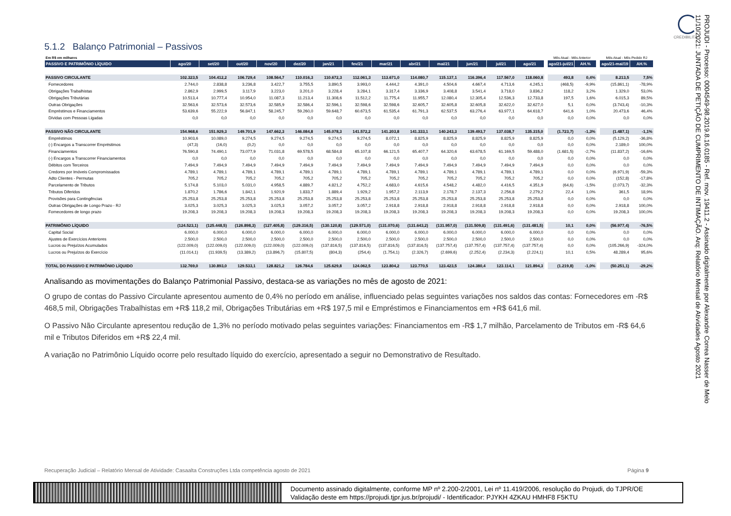CREDIBILITA
5.1.2 Balanço Patrimonial – Passivos
| Em R$ em milhares | | | | | | | | | | | | | | | Mês Atual - Mês Anterior | | | Mês Atual - Mês Pedido RJ | |
| PASSIVO E PATRIMÔNIO LÍQUIDO | ago/20 | set/20 | out/20 | nov/20 | dez/20 | jan/21 | fev/21 | mar/21 | abr/21 | mai/21 | jun/21 | jul/21 | ago/21 | | ago/21-jul/21 | AH.% | | ago/21-mai/19 | AH.% |
| PASSIVO CIRCULANTE | 102.323,5 | 104.412,2 | 106.729,4 | 108.564,7 | 110.016,3 | 110.672,3 | 112.061,3 | 113.671,0 | 114.080,7 | 115.137,1 | 116.396,4 | 117.567,0 | 118.060,8 | | 493,8 | 0,4% | | 8.213,5 | 7,5% |
| Fornecedores | 2.744,0 | 2.838,8 | 3.236,8 | 3.422,7 | 3.755,5 | 3.890,5 | 3.993,0 | 4.444,2 | 4.391,0 | 4.504,6 | 4.667,4 | 4.713,6 | 4.245,1 | | (468,5) | -9,9% | | (15.861,1) | -78,9% |
| Obrigações Trabalhistas | 2.862,9 | 2.999,5 | 3.117,9 | 3.223,0 | 3.201,0 | 3.228,4 | 3.284,1 | 3.317,4 | 3.336,9 | 3.408,8 | 3.541,4 | 3.718,0 | 3.836,2 | | 118,2 | 3,2% | | 1.329,0 | 53,0% |
| Obrigações Tributárias | 10.513,4 | 10.777,4 | 10.954,0 | 11.087,3 | 11.213,4 | 11.308,6 | 11.512,2 | 11.775,4 | 11.955,7 | 12.080,4 | 12.305,4 | 12.536,3 | 12.733,8 | | 197,5 | 1,6% | | 6.015,3 | 89,5% |
| Outras Obrigações | 32.563,6 | 32.573,6 | 32.573,6 | 32.585,9 | 32.586,4 | 32.596,1 | 32.598,6 | 32.598,6 | 32.605,7 | 32.605,8 | 32.605,8 | 32.622,0 | 32.627,0 | | 5,1 | 0,0% | | (3.743,4) | -10,3% |
| Empréstimos e Financiamentos | 53.639,6 | 55.222,9 | 56.847,1 | 58.245,7 | 59.260,0 | 59.648,7 | 60.673,5 | 61.535,4 | 61.791,3 | 62.537,5 | 63.276,4 | 63.977,1 | 64.618,7 | | 641,6 | 1,0% | | 20.473,6 | 46,4% |
| Dívidas com Pessoas Ligadas | 0,0 | 0,0 | 0,0 | 0,0 | 0,0 | 0,0 | 0,0 | 0,0 | 0,0 | 0,0 | 0,0 | 0,0 | 0,0 | | 0,0 | 0,0% | | 0,0 | 0,0% |
| PASSIVO NÃO CIRCULANTE | 154.968,6 | 151.929,3 | 149.701,9 | 147.662,3 | 146.084,8 | 145.078,3 | 141.572,2 | 141.203,8 | 141.333,1 | 140.243,3 | 139.493,7 | 137.038,7 | 135.315,0 | | (1.723,7) | -1,3% | | (1.487,1) | -1,1% |
| Empréstimos | 10.903,6 | 10.089,0 | 9.274,5 | 9.274,5 | 9.274,5 | 9.274,5 | 9.274,5 | 8.072,1 | 8.825,9 | 8.825,9 | 8.825,9 | 8.825,9 | 8.825,9 | | 0,0 | 0,0% | | (5.129,2) | -36,8% |
| (-) Encargos a Transcorrer Empréstimos | (47,3) | (16,0) | (0,2) | 0,0 | 0,0 | 0,0 | 0,0 | 0,0 | 0,0 | 0,0 | 0,0 | 0,0 | 0,0 | | 0,0 | 0,0% | | 2.189,0 | 100,0% |
| Financiamentos | 76.590,8 | 74.490,1 | 73.077,9 | 71.031,8 | 69.578,5 | 68.584,8 | 65.107,8 | 66.121,5 | 65.407,7 | 64.320,6 | 63.678,5 | 61.169,5 | 59.488,0 | | (1.681,5) | -2,7% | | (11.837,2) | -16,6% |
| (-) Encargos a Transcorrer Financiamentos | 0,0 | 0,0 | 0,0 | 0,0 | 0,0 | 0,0 | 0,0 | 0,0 | 0,0 | 0,0 | 0,0 | 0,0 | 0,0 | | 0,0 | 0,0% | | 0,0 | 0,0% |
| Débitos com Terceiros | 7.494,9 | 7.494,9 | 7.494,9 | 7.494,9 | 7.494,9 | 7.494,9 | 7.494,9 | 7.494,9 | 7.494,9 | 7.494,9 | 7.494,9 | 7.494,9 | 7.494,9 | | 0,0 | 0,0% | | 0,0 | 0,0% |
| Credores por Imóveis Compromissados | 4.789,1 | 4.789,1 | 4.789,1 | 4.789,1 | 4.789,1 | 4.789,1 | 4.789,1 | 4.789,1 | 4.789,1 | 4.789,1 | 4.789,1 | 4.789,1 | 4.789,1 | | 0,0 | 0,0% | | (6.971,9) | -59,3% |
| Adto Clientes - Permutas | 705,2 | 705,2 | 705,2 | 705,2 | 705,2 | 705,2 | 705,2 | 705,2 | 705,2 | 705,2 | 705,2 | 705,2 | 705,2 | | 0,0 | 0,0% | | (152,8) | -17,8% |
| Parcelamento de Tributos | 5.174,8 | 5.103,0 | 5.031,0 | 4.958,5 | 4.889,7 | 4.821,2 | 4.752,2 | 4.683,0 | 4.615,6 | 4.548,2 | 4.482,0 | 4.416,5 | 4.351,9 | | (64,6) | -1,5% | | (2.073,7) | -32,3% |
| Tributos Diferidos | 1.870,2 | 1.786,6 | 1.842,1 | 1.920,9 | 1.833,7 | 1.889,4 | 1.929,2 | 1.957,2 | 2.113,9 | 2.178,7 | 2.137,3 | 2.256,8 | 2.279,2 | | 22,4 | 1,0% | | 361,5 | 18,9% |
| Provisões para Contingências | 25.253,8 | 25.253,8 | 25.253,8 | 25.253,8 | 25.253,8 | 25.253,8 | 25.253,8 | 25.253,8 | 25.253,8 | 25.253,8 | 25.253,8 | 25.253,8 | 25.253,8 | | 0,0 | 0,0% | | 0,0 | 0,0% |
| Outras Obrigações de Longo Prazo - RJ | 3.025,3 | 3.025,3 | 3.025,3 | 3.025,3 | 3.057,2 | 3.057,2 | 3.057,2 | 2.918,8 | 2.918,8 | 2.918,8 | 2.918,8 | 2.918,8 | 2.918,8 | | 0,0 | 0,0% | | 2.918,8 | 100,0% |
| Fornecedores de longo prazo | 19.208,3 | 19.208,3 | 19.208,3 | 19.208,3 | 19.208,3 | 19.208,3 | 19.208,3 | 19.208,3 | 19.208,3 | 19.208,3 | 19.208,3 | 19.208,3 | 19.208,3 | | 0,0 | 0,0% | | 19.208,3 | 100,0% |
| PATRIMÔNIO LÍQUIDO | (124.523,1) | (125.448,5) | (126.898,3) | (127.405,8) | (129.316,5) | (130.120,8) | (129.571,0) | (131.070,6) | (131.643,2) | (131.957,0) | (131.509,8) | (131.491,6) | (131.481,5) | | 10,1 | 0,0% | | (56.977,4) | -76,5% |
| Capital Social | 6.000,0 | 6.000,0 | 6.000,0 | 6.000,0 | 6.000,0 | 6.000,0 | 6.000,0 | 6.000,0 | 6.000,0 | 6.000,0 | 6.000,0 | 6.000,0 | 6.000,0 | | 0,0 | 0,0% | | 0,0 | 0,0% |
| Ajustes de Exercícios Anteriores | 2.500,0 | 2.500,0 | 2.500,0 | 2.500,0 | 2.500,0 | 2.500,0 | 2.500,0 | 2.500,0 | 2.500,0 | 2.500,0 | 2.500,0 | 2.500,0 | 2.500,0 | | 0,0 | 0,0% | | 0,0 | 0,0% |
| Lucros ou Prejuízos Acumulados | (122.009,0) | (122.009,0) | (122.009,0) | (122.009,0) | (122.009,0) | (137.816,5) | (137.816,5) | (137.816,5) | (137.816,5) | (137.757,4) | (137.757,4) | (137.757,4) | (137.757,4) | | 0,0 | 0,0% | | (105.266,9) | -324,0% |
| Lucros ou Prejuízos do Exercício | (11.014,1) | (11.939,5) | (13.389,2) | (13.896,7) | (15.807,5) | (804,3) | (254,4) | (1.754,1) | (2.326,7) | (2.699,6) | (2.252,4) | (2.234,3) | (2.224,1) | | 10,1 | 0,5% | | 48.289,4 | 95,6% |
| TOTAL DO PASSIVO E PATRIMÔNIO LÍQUIDO | 132.769,0 | 130.893,0 | 129.533,1 | 128.821,2 | 126.784,6 | 125.629,8 | 124.062,5 | 123.804,2 | 123.770,5 | 123.423,5 | 124.380,4 | 123.114,1 | 121.894,3 | | (1.219,8) | -1,0% | | (50.251,1) | -29,2% |
Analisando as movimentações do Balanço Patrimonial Passivo, destaca-se as variações no mês de agosto de 2021:
O grupo de contas do Passivo Circulante apresentou aumento de 0,4% no período em análise, influenciado pelas seguintes variações nos saldos das contas: Fornecedores em -R$ 468,5 mil, Obrigações Trabalhistas em +R$ 118,2 mil, Obrigações Tributárias em +R$ 197,5 mil e Empréstimos e Financiamentos em +R$ 641,6 mil.
O Passivo Não Circulante apresentou redução de 1,3% no período motivado pelas seguintes variações: Financiamentos em -R$ 1,7 milhão, Parcelamento de Tributos em -R$ 64,6 mil e Tributos Diferidos em +R$ 22,4 mil.
A variação no Patrimônio Líquido ocorre pelo resultado líquido do exercício, apresentado a seguir no Demonstrativo de Resultado.
Recuperação Judicial – Relatório Mensal de Atividade: Casaalta Construções Ltda competência agosto de 2021 Página 9
Documento assinado digitalmente, conforme MP nº 2.200-2/2001, Lei nº 11.419/2006, resolução do Projudi, do TJPR/OE
Validação deste em https://projudi.tjpr.jus.br/projudi/ - Identificador: PJYKH 4ZKAU HMHF8 F5KTU
PROJUDI - Processo: 0004549-98.2019.8.16.0185 - Ref. mov. 19411.2 - Assinado digitalmente por Alexandre Correa Nasser de Melo
11/10/2021: JUNTADA DE PETIÇÃO DE CUMPRIMENTO DE INTIMAÇÃO. Arq: Relatório Mensal de Atividades Agosto 2021